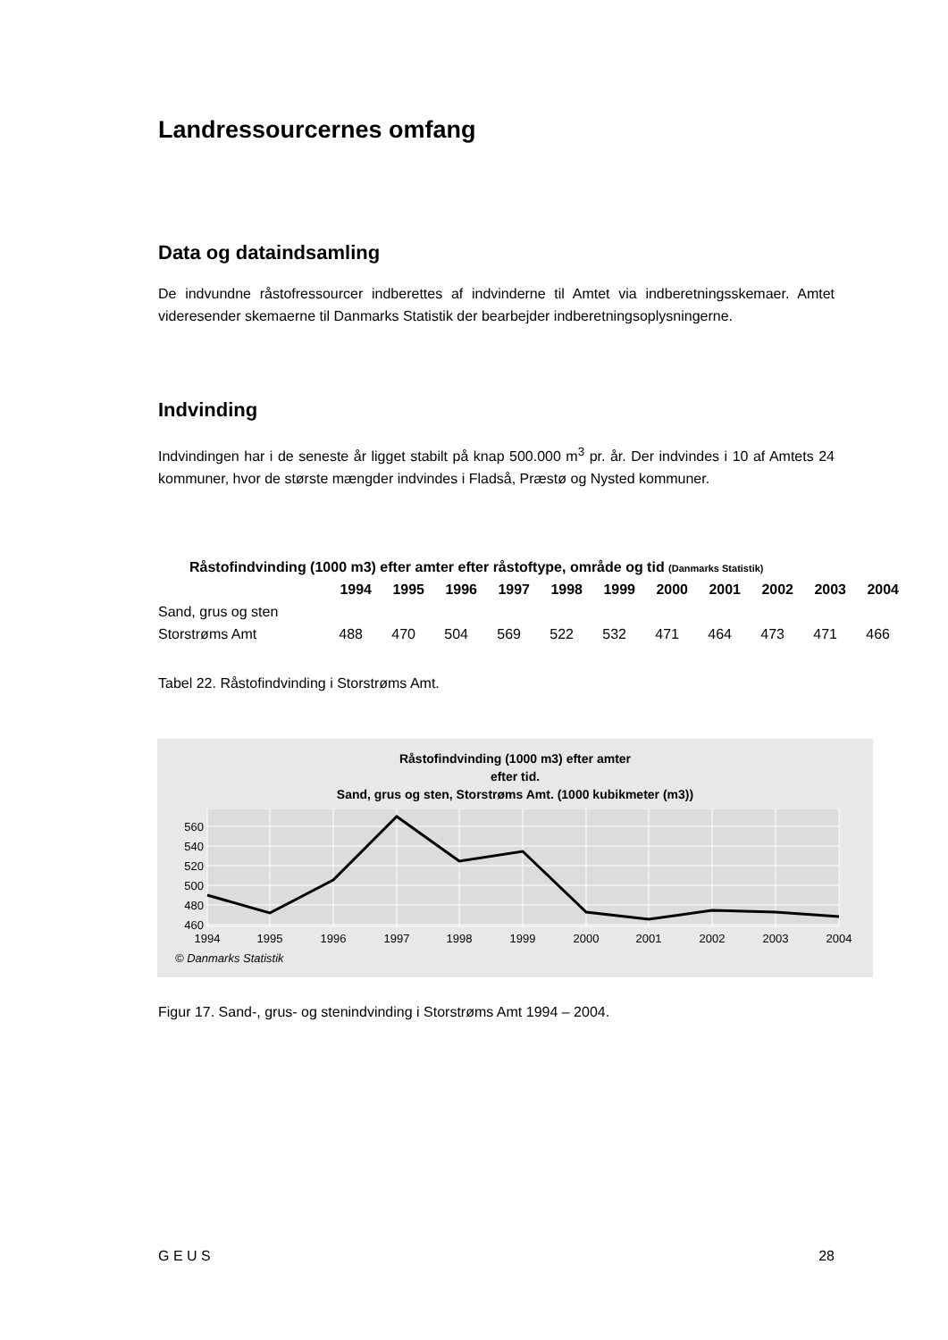Landressourcernes omfang
Data og dataindsamling
De indvundne råstofressourcer indberettes af indvinderne til Amtet via indberetningsske­maer. Amtet videresender skemaerne til Danmarks Statistik der bearbejder indberetnings­oplysningerne.
Indvinding
Indvindingen har i de seneste år ligget stabilt på knap 500.000 m<sup>3</sup> pr. år. Der indvindes i 10 af Amtets 24 kommuner, hvor de største mængder indvindes i Fladså, Præstø og Nysted kommuner.
| Råstofindvinding (1000 m3) efter amter efter råstoftype, område og tid (Danmarks Statistik) | | | | | | | | | | | |
| --- | --- | --- | --- | --- | --- | --- | --- | --- | --- | --- | --- |
| | 1994 | 1995 | 1996 | 1997 | 1998 | 1999 | 2000 | 2001 | 2002 | 2003 | 2004 |
| Sand, grus og sten | | | | | | | | | | | |
| Storstrøms Amt | 488 | 470 | 504 | 569 | 522 | 532 | 471 | 464 | 473 | 471 | 466 |
Tabel 22. Råstofindvinding i Storstrøms Amt.
Råstofindvinding (1000 m3) efter amter
efter tid.
Sand, grus og sten, Storstrøms Amt. (1000 kubikmeter (m3))
560
540
520
500
480
460
1994
1995
1996
1997
1998
1999
2000
2001
2002
2003
2004
© Danmarks Statistik
Figur 17. Sand-, grus- og stenindvinding i Storstrøms Amt 1994 – 2004.
G E U S 28